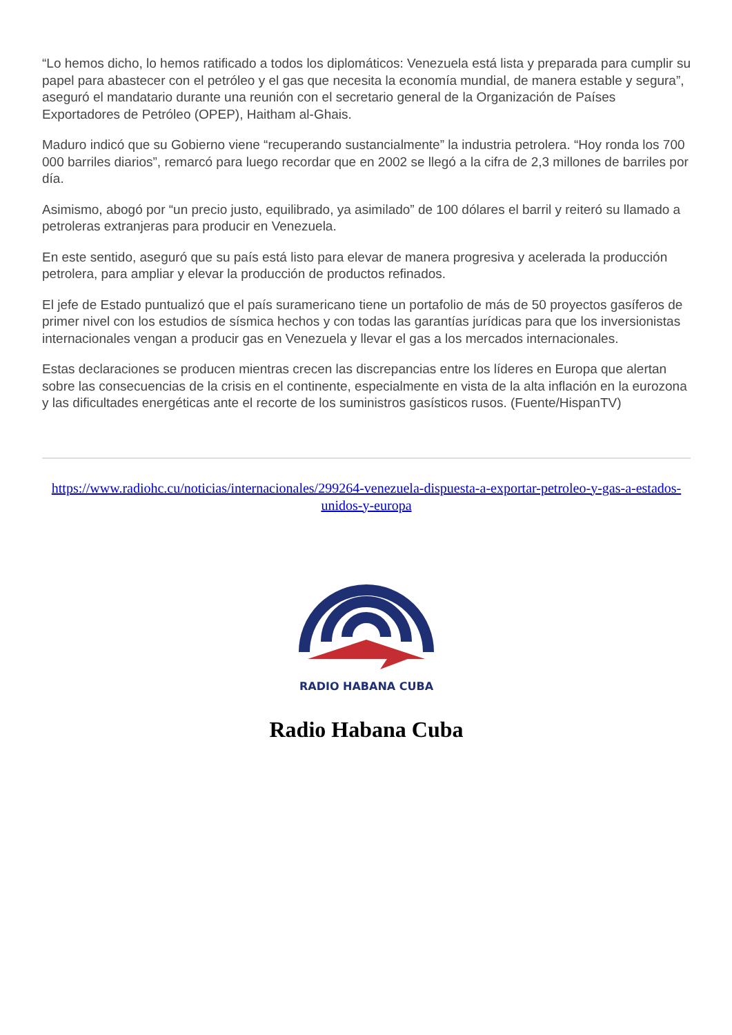“Lo hemos dicho, lo hemos ratificado a todos los diplomáticos: Venezuela está lista y preparada para cumplir su papel para abastecer con el petróleo y el gas que necesita la economía mundial, de manera estable y segura”, aseguró el mandatario durante una reunión con el secretario general de la Organización de Países Exportadores de Petróleo (OPEP), Haitham al-Ghais.
Maduro indicó que su Gobierno viene “recuperando sustancialmente” la industria petrolera. “Hoy ronda los 700 000 barriles diarios”, remarcó para luego recordar que en 2002 se llegó a la cifra de 2,3 millones de barriles por día.
Asimismo, abogó por “un precio justo, equilibrado, ya asimilado” de 100 dólares el barril y reiteró su llamado a petroleras extranjeras para producir en Venezuela.
En este sentido, aseguró que su país está listo para elevar de manera progresiva y acelerada la producción petrolera, para ampliar y elevar la producción de productos refinados.
El jefe de Estado puntualizó que el país suramericano tiene un portafolio de más de 50 proyectos gasíferos de primer nivel con los estudios de sísmica hechos y con todas las garantías jurídicas para que los inversionistas internacionales vengan a producir gas en Venezuela y llevar el gas a los mercados internacionales.
Estas declaraciones se producen mientras crecen las discrepancias entre los líderes en Europa que alertan sobre las consecuencias de la crisis en el continente, especialmente en vista de la alta inflación en la eurozona y las dificultades energéticas ante el recorte de los suministros gasísticos rusos. (Fuente/HispanTV)
https://www.radiohc.cu/noticias/internacionales/299264-venezuela-dispuesta-a-exportar-petroleo-y-gas-a-estados-unidos-y-europa
RADIO HABANA CUBA
Radio Habana Cuba